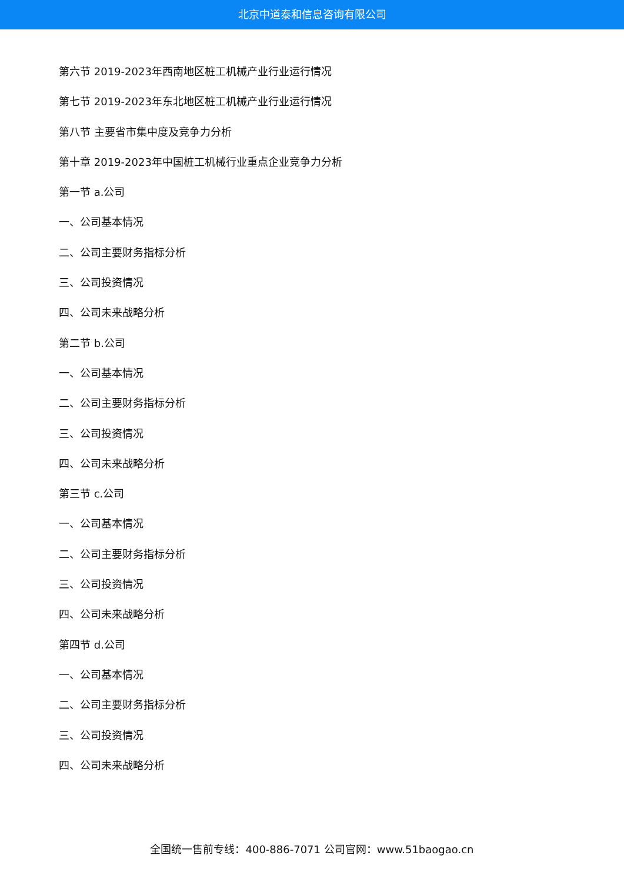北京中道泰和信息咨询有限公司
第六节 2019-2023年西南地区桩工机械产业行业运行情况
第七节 2019-2023年东北地区桩工机械产业行业运行情况
第八节 主要省市集中度及竞争力分析
第十章 2019-2023年中国桩工机械行业重点企业竞争力分析
第一节 a.公司
一、公司基本情况
二、公司主要财务指标分析
三、公司投资情况
四、公司未来战略分析
第二节 b.公司
一、公司基本情况
二、公司主要财务指标分析
三、公司投资情况
四、公司未来战略分析
第三节 c.公司
一、公司基本情况
二、公司主要财务指标分析
三、公司投资情况
四、公司未来战略分析
第四节 d.公司
一、公司基本情况
二、公司主要财务指标分析
三、公司投资情况
四、公司未来战略分析
全国统一售前专线：400-886-7071 公司官网：www.51baogao.cn